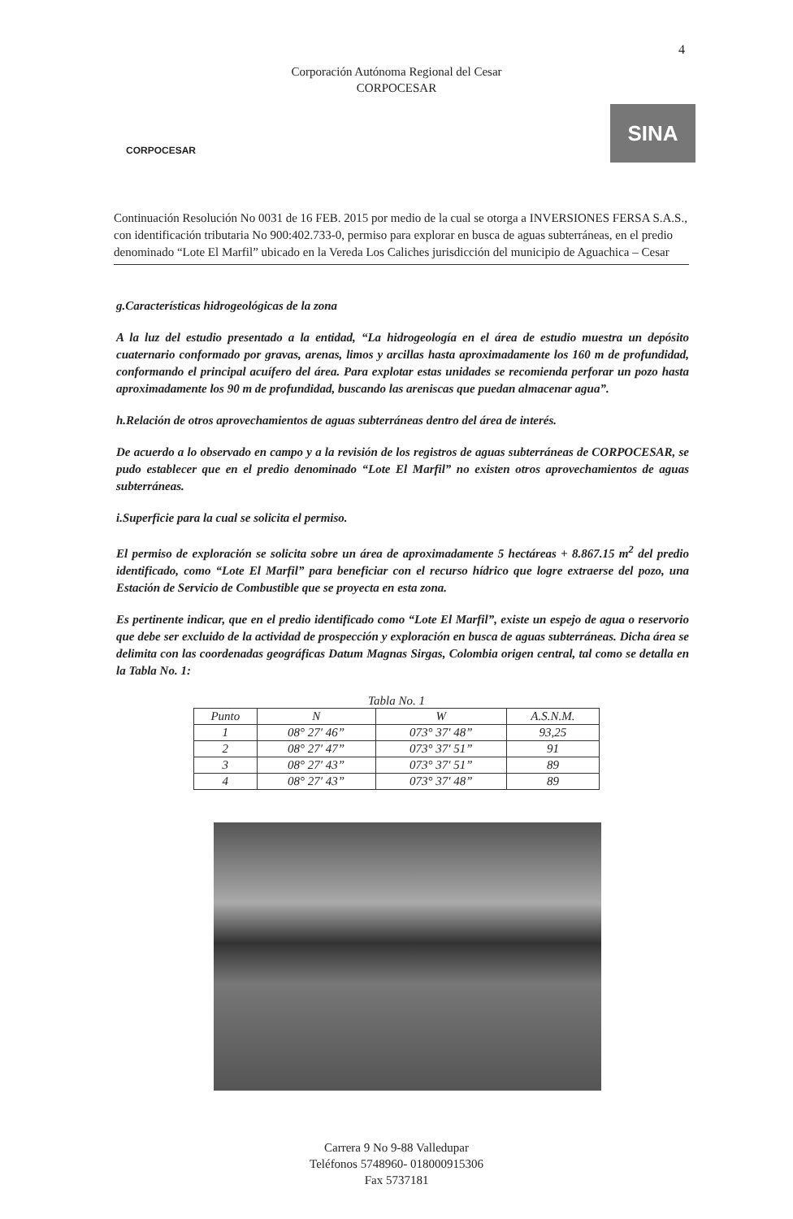4
Corporación Autónoma Regional del Cesar
CORPOCESAR
CORPOCESAR
SINA
Continuación Resolución No 0031 de 16 FEB. 2015 por medio de la cual se otorga a INVERSIONES FERSA S.A.S., con identificación tributaria No 900:402.733-0, permiso para explorar en busca de aguas subterráneas, en el predio denominado “Lote El Marfil” ubicado en la Vereda Los Caliches jurisdicción del municipio de Aguachica – Cesar
g.Características hidrogeológicas de la zona
A la luz del estudio presentado a la entidad, “La hidrogeología en el área de estudio muestra un depósito cuaternario conformado por gravas, arenas, limos y arcillas hasta aproximadamente los 160 m de profundidad, conformando el principal acuífero del área. Para explotar estas unidades se recomienda perforar un pozo hasta aproximadamente los 90 m de profundidad, buscando las areniscas que puedan almacenar agua”.
h.Relación de otros aprovechamientos de aguas subterráneas dentro del área de interés.
De acuerdo a lo observado en campo y a la revisión de los registros de aguas subterráneas de CORPOCESAR, se pudo establecer que en el predio denominado “Lote El Marfil” no existen otros aprovechamientos de aguas subterráneas.
i.Superficie para la cual se solicita el permiso.
El permiso de exploración se solicita sobre un área de aproximadamente 5 hectáreas + 8.867.15 m<sup>2</sup> del predio identificado, como “Lote El Marfil” para beneficiar con el recurso hídrico que logre extraerse del pozo, una Estación de Servicio de Combustible que se proyecta en esta zona.
Es pertinente indicar, que en el predio identificado como “Lote El Marfil”, existe un espejo de agua o reservorio que debe ser excluido de la actividad de prospección y exploración en busca de aguas subterráneas. Dicha área se delimita con las coordenadas geográficas Datum Magnas Sirgas, Colombia origen central, tal como se detalla en la Tabla No. 1:
Tabla No. 1
| Punto | N | W | A.S.N.M. |
| --- | --- | --- | --- |
| 1 | 08° 27′ 46” | 073° 37′ 48” | 93,25 |
| 2 | 08° 27′ 47” | 073° 37′ 51” | 91 |
| 3 | 08° 27′ 43” | 073° 37′ 51” | 89 |
| 4 | 08° 27′ 43” | 073° 37′ 48” | 89 |
Carrera 9 No 9-88 Valledupar
Teléfonos 5748960- 018000915306
Fax 5737181